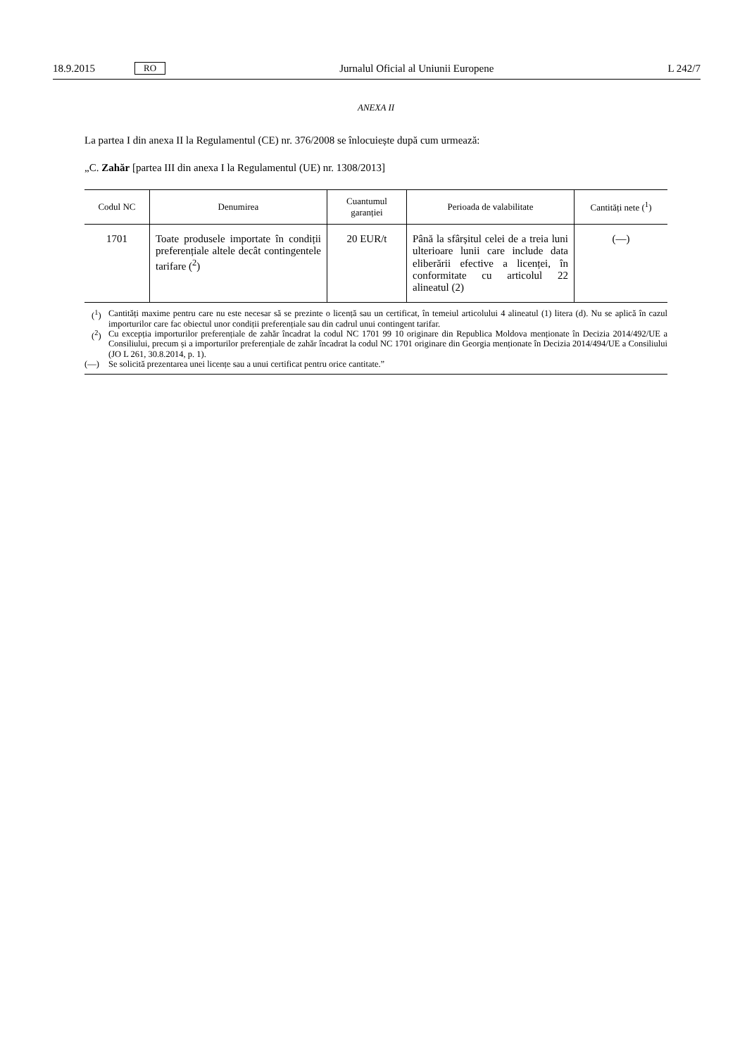18.9.2015 RO Jurnalul Oficial al Uniunii Europene L 242/7
ANEXA II
La partea I din anexa II la Regulamentul (CE) nr. 376/2008 se înlocuiește după cum urmează:
„C. Zahăr [partea III din anexa I la Regulamentul (UE) nr. 1308/2013]
| Codul NC | Denumirea | Cuantumul garanției | Perioada de valabilitate | Cantități nete (<sup>1</sup>) |
| --- | --- | --- | --- | --- |
| 1701 | Toate produsele importate în condiții preferențiale altele decât contingentele tarifare (<sup>2</sup>) | 20 EUR/t | Până la sfârșitul celei de a treia luni ulterioare lunii care include data eliberării efective a licenței, în conformitate cu articolul 22 alineatul (2) | (—) |
(<sup>1</sup>) Cantități maxime pentru care nu este necesar să se prezinte o licență sau un certificat, în temeiul articolului 4 alineatul (1) litera (d). Nu se aplică în cazul importurilor care fac obiectul unor condiții preferențiale sau din cadrul unui contingent tarifar.
(<sup>2</sup>) Cu excepția importurilor preferențiale de zahăr încadrat la codul NC 1701 99 10 originare din Republica Moldova menționate în Decizia 2014/492/UE a Consiliului, precum și a importurilor preferențiale de zahăr încadrat la codul NC 1701 originare din Georgia menționate în Decizia 2014/494/UE a Consiliului (JO L 261, 30.8.2014, p. 1).
(—) Se solicită prezentarea unei licențe sau a unui certificat pentru orice cantitate.”